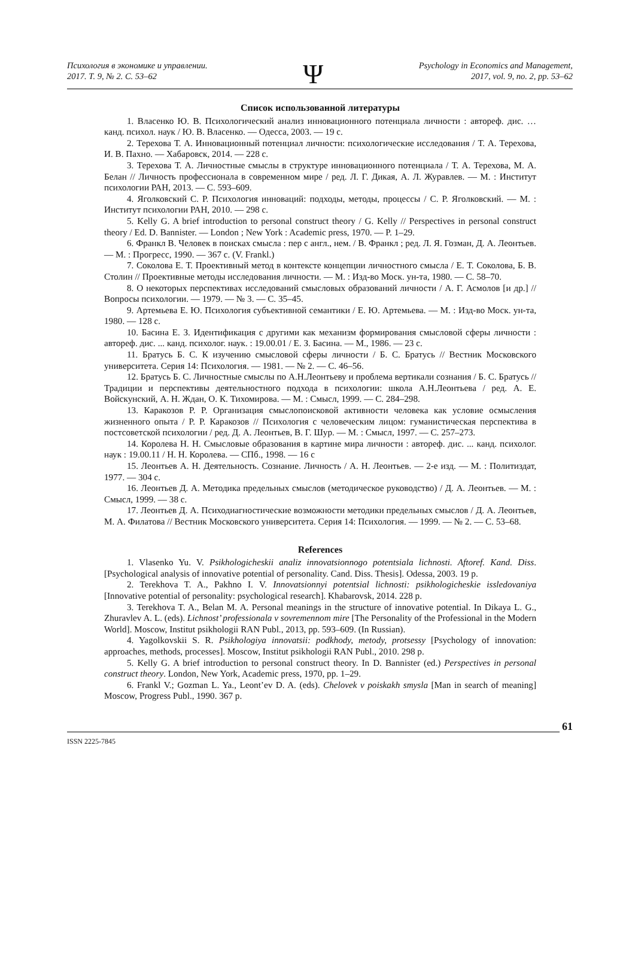Психология в экономике и управлении.
2017. Т. 9, № 2. С. 53–62
Ψ
Psychology in Economics and Management,
2017, vol. 9, no. 2, pp. 53–62
Список использованной литературы
1. Власенко Ю. В. Психологический анализ инновационного потенциала личности : автореф. дис. … канд. психол. наук / Ю. В. Власенко. — Одесса, 2003. — 19 с.
2. Терехова Т. А. Инновационный потенциал личности: психологические исследования / Т. А. Терехова, И. В. Пахно. — Хабаровск, 2014. — 228 с.
3. Терехова Т. А. Личностные смыслы в структуре инновационного потенциала / Т. А. Терехова, М. А. Белан // Личность профессионала в современном мире / ред. Л. Г. Дикая, А. Л. Журавлев. — М. : Институт психологии РАН, 2013. — С. 593–609.
4. Яголковский С. Р. Психология инноваций: подходы, методы, процессы / С. Р. Яголковский. — М. : Институт психологии РАН, 2010. — 298 с.
5. Kelly G. A brief introduction to personal construct theory / G. Kelly // Perspectives in personal construct theory / Ed. D. Bannister. — London ; New York : Academic press, 1970. — P. 1–29.
6. Франкл В. Человек в поисках смысла : пер с англ., нем. / В. Франкл ; ред. Л. Я. Гозман, Д. А. Леонтьев. — М. : Прогресс, 1990. — 367 с. (V. Frankl.)
7. Соколова Е. Т. Проективный метод в контексте концепции личностного смысла / Е. Т. Соколова, Б. В. Столин // Проективные методы исследования личности. — М. : Изд-во Моск. ун-та, 1980. — С. 58–70.
8. О некоторых перспективах исследований смысловых образований личности / А. Г. Асмолов [и др.] // Вопросы психологии. — 1979. — № 3. — С. 35–45.
9. Артемьева Е. Ю. Психология субъективной семантики / Е. Ю. Артемьева. — М. : Изд-во Моск. ун-та, 1980. — 128 с.
10. Басина Е. З. Идентификация с другими как механизм формирования смысловой сферы личности : автореф. дис. ... канд. психолог. наук. : 19.00.01 / Е. З. Басина. — М., 1986. — 23 с.
11. Братусь Б. С. К изучению смысловой сферы личности / Б. С. Братусь // Вестник Московского университета. Серия 14: Психология. — 1981. — № 2. — С. 46–56.
12. Братусь Б. С. Личностные смыслы по А.Н.Леонтьеву и проблема вертикали сознания / Б. С. Братусь // Традиции и перспективы деятельностного подхода в психологии: школа А.Н.Леонтьева / ред. А. Е. Войскунский, А. Н. Ждан, О. К. Тихомирова. — М. : Смысл, 1999. — С. 284–298.
13. Каракозов Р. Р. Организация смыслопоисковой активности человека как условие осмысления жизненного опыта / Р. Р. Каракозов // Психология с человеческим лицом: гуманистическая перспектива в постсоветской психологии / ред. Д. А. Леонтьев, В. Г. Шур. — М. : Смысл, 1997. — С. 257–273.
14. Королева Н. Н. Смысловые образования в картине мира личности : автореф. дис. ... канд. психолог. наук : 19.00.11 / Н. Н. Королева. — СПб., 1998. — 16 с
15. Леонтьев А. Н. Деятельность. Сознание. Личность / А. Н. Леонтьев. — 2-е изд. — М. : Политиздат, 1977. — 304 с.
16. Леонтьев Д. А. Методика предельных смыслов (методическое руководство) / Д. А. Леонтьев. — М. : Смысл, 1999. — 38 с.
17. Леонтьев Д. А. Психодиагностические возможности методики предельных смыслов / Д. А. Леонтьев, М. А. Филатова // Вестник Московского университета. Серия 14: Психология. — 1999. — № 2. — С. 53–68.
References
1. Vlasenko Yu. V. Psikhologicheskii analiz innovatsionnogo potentsiala lichnosti. Aftoref. Kand. Diss. [Psychological analysis of innovative potential of personality. Cand. Diss. Thesis]. Odessa, 2003. 19 p.
2. Terekhova T. A., Pakhno I. V. Innovatsionnyi potentsial lichnosti: psikhologicheskie issledovaniya [Innovative potential of personality: psychological research]. Khabarovsk, 2014. 228 p.
3. Terekhova T. A., Belan M. A. Personal meanings in the structure of innovative potential. In Dikaya L. G., Zhuravlev A. L. (eds). Lichnost’ professionala v sovremennom mire [The Personality of the Professional in the Modern World]. Moscow, Institut psikhologii RAN Publ., 2013, pp. 593–609. (In Russian).
4. Yagolkovskii S. R. Psikhologiya innovatsii: podkhody, metody, protsessy [Psychology of innovation: approaches, methods, processes]. Moscow, Institut psikhologii RAN Publ., 2010. 298 p.
5. Kelly G. A brief introduction to personal construct theory. In D. Bannister (ed.) Perspectives in personal construct theory. London, New York, Academic press, 1970, pp. 1–29.
6. Frankl V.; Gozman L. Ya., Leont’ev D. A. (eds). Chelovek v poiskakh smysla [Man in search of meaning] Moscow, Progress Publ., 1990. 367 p.
ISSN 2225-7845 61